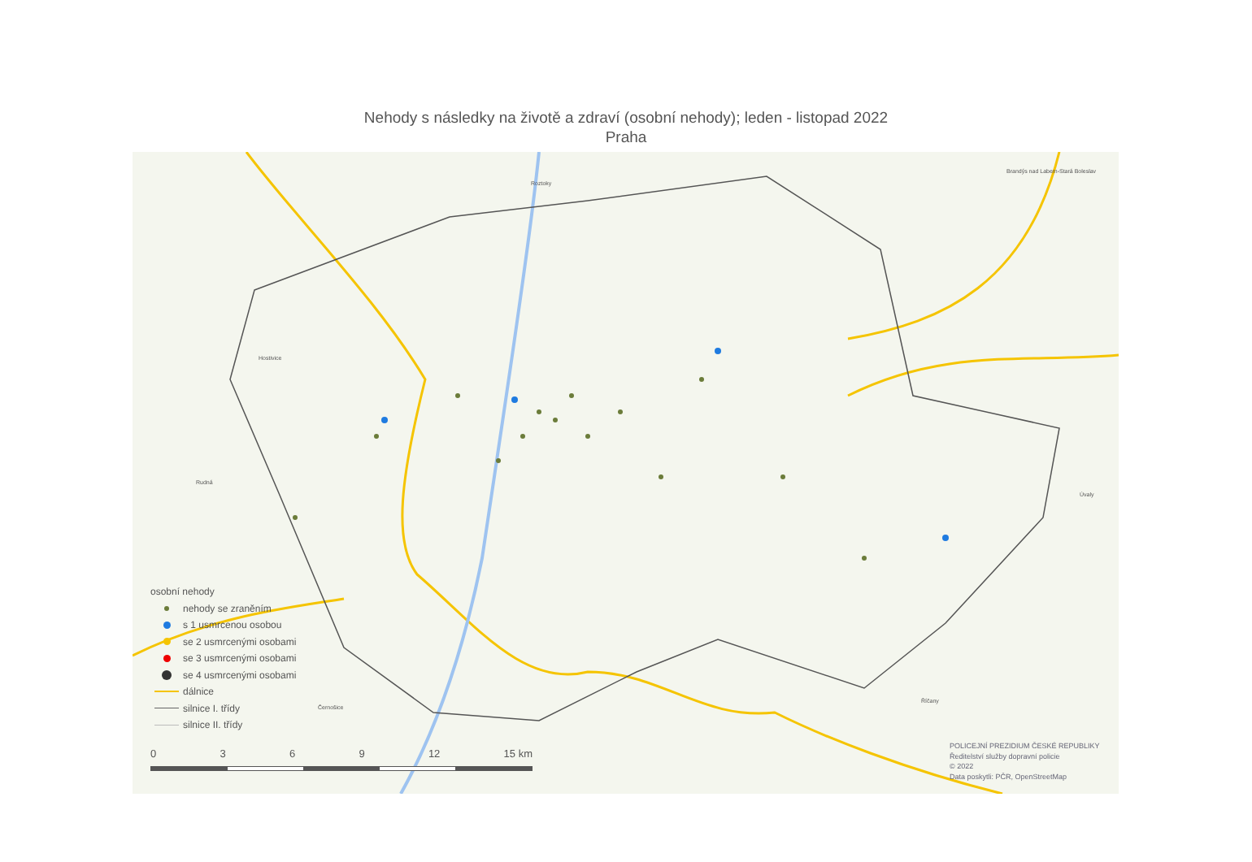Nehody s následky na životě a zdraví (osobní nehody); leden - listopad 2022
Praha
Roztoky
Brandýs nad Labem-Stará Boleslav
Hostivice
Rudná
Úvaly
Černošice
Říčany
osobní nehody
nehody se zraněním
s 1 usmrcenou osobou
se 2 usmrcenými osobami
se 3 usmrcenými osobami
se 4 usmrcenými osobami
dálnice
silnice I. třídy
silnice II. třídy
0 3 6 9 12 15 km
POLICEJNÍ PREZIDIUM ČESKÉ REPUBLIKY
Ředitelství služby dopravní policie
© 2022
Data poskytli: PČR, OpenStreetMap